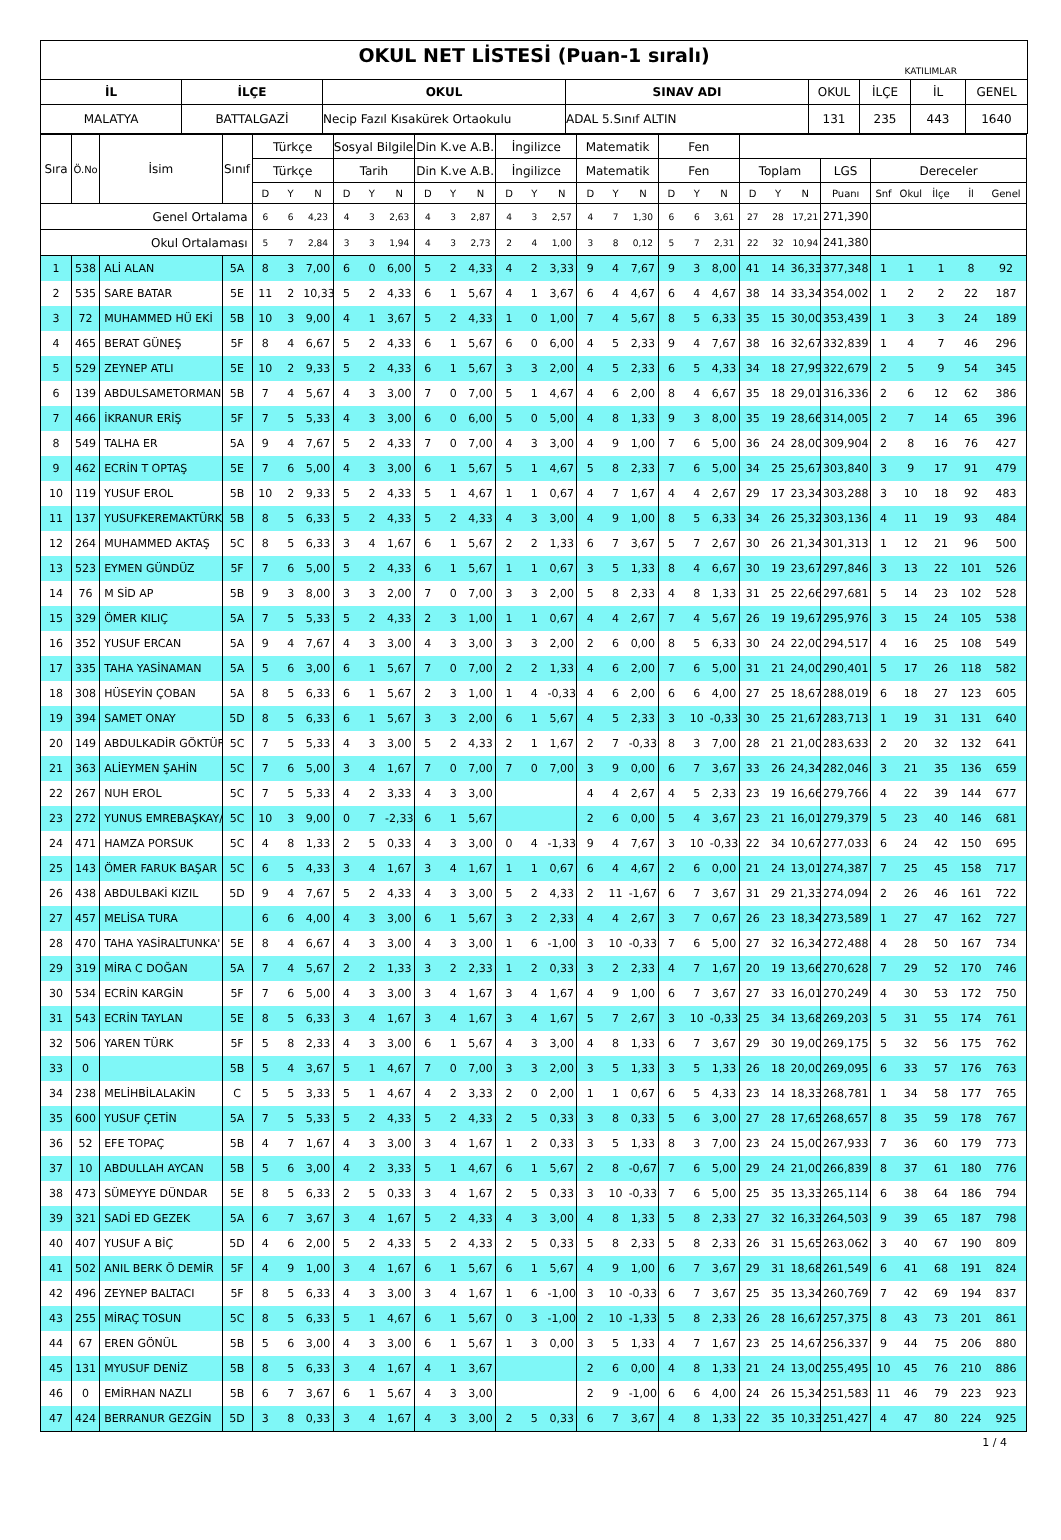| OKUL NET LİSTESİ (Puan-1 sıralı) KATILIMLAR | | | | | | | |
| İL | İLÇE | OKUL | SINAV ADI | OKUL | İLÇE | İL | GENEL |
| MALATYA | BATTALGAZİ | Necip Fazıl Kısakürek Ortaokulu | ADAL 5.Sınıf ALTIN | 131 | 235 | 443 | 1640 |
| Sıra | Ö.No | İsim | Sınıf | Türkçe | | | Sosyal Bilgiler | | | Din K.ve A.B. | | | İngilizce | | | Matematik | | | Fen | | | | | | | | | | | |
| --- | --- | --- | --- | --- | --- | --- | --- | --- | --- | --- | --- | --- | --- | --- | --- | --- | --- | --- | --- | --- | --- | --- | --- | --- | --- | --- | --- | --- | --- | --- |
| | | | | Türkçe | | | Tarih | | | Din K.ve A.B. | | | İngilizce | | | Matematik | | | Fen | | | Toplam | | | LGS | Dereceler | | | | |
| | | | | D | Y | N | D | Y | N | D | Y | N | D | Y | N | D | Y | N | D | Y | N | D | Y | N | Puanı | Snf | Okul | İlçe | İl | Genel |
| Genel Ortalama | | | | 6 | 6 | 4,23 | 4 | 3 | 2,63 | 4 | 3 | 2,87 | 4 | 3 | 2,57 | 4 | 7 | 1,30 | 6 | 6 | 3,61 | 27 | 28 | 17,21 | 271,390 | | | | | |
| Okul Ortalaması | | | | 5 | 7 | 2,84 | 3 | 3 | 1,94 | 4 | 3 | 2,73 | 2 | 4 | 1,00 | 3 | 8 | 0,12 | 5 | 7 | 2,31 | 22 | 32 | 10,94 | 241,380 | | | | | |
| 1 | 538 | ALİ ALAN | 5A | 8 | 3 | 7,00 | 6 | 0 | 6,00 | 5 | 2 | 4,33 | 4 | 2 | 3,33 | 9 | 4 | 7,67 | 9 | 3 | 8,00 | 41 | 14 | 36,33 | 377,348 | 1 | 1 | 1 | 8 | 92 |
| 2 | 535 | SARE BATAR | 5E | 11 | 2 | 10,33 | 5 | 2 | 4,33 | 6 | 1 | 5,67 | 4 | 1 | 3,67 | 6 | 4 | 4,67 | 6 | 4 | 4,67 | 38 | 14 | 33,34 | 354,002 | 1 | 2 | 2 | 22 | 187 |
| 3 | 72 | MUHAMMED HÜ EKİ | 5B | 10 | 3 | 9,00 | 4 | 1 | 3,67 | 5 | 2 | 4,33 | 1 | 0 | 1,00 | 7 | 4 | 5,67 | 8 | 5 | 6,33 | 35 | 15 | 30,00 | 353,439 | 1 | 3 | 3 | 24 | 189 |
| 4 | 465 | BERAT GÜNEŞ | 5F | 8 | 4 | 6,67 | 5 | 2 | 4,33 | 6 | 1 | 5,67 | 6 | 0 | 6,00 | 4 | 5 | 2,33 | 9 | 4 | 7,67 | 38 | 16 | 32,67 | 332,839 | 1 | 4 | 7 | 46 | 296 |
| 5 | 529 | ZEYNEP ATLI | 5E | 10 | 2 | 9,33 | 5 | 2 | 4,33 | 6 | 1 | 5,67 | 3 | 3 | 2,00 | 4 | 5 | 2,33 | 6 | 5 | 4,33 | 34 | 18 | 27,99 | 322,679 | 2 | 5 | 9 | 54 | 345 |
| 6 | 139 | ABDULSAMETORMAN | 5B | 7 | 4 | 5,67 | 4 | 3 | 3,00 | 7 | 0 | 7,00 | 5 | 1 | 4,67 | 4 | 6 | 2,00 | 8 | 4 | 6,67 | 35 | 18 | 29,01 | 316,336 | 2 | 6 | 12 | 62 | 386 |
| 7 | 466 | İKRANUR ERİŞ | 5F | 7 | 5 | 5,33 | 4 | 3 | 3,00 | 6 | 0 | 6,00 | 5 | 0 | 5,00 | 4 | 8 | 1,33 | 9 | 3 | 8,00 | 35 | 19 | 28,66 | 314,005 | 2 | 7 | 14 | 65 | 396 |
| 8 | 549 | TALHA ER | 5A | 9 | 4 | 7,67 | 5 | 2 | 4,33 | 7 | 0 | 7,00 | 4 | 3 | 3,00 | 4 | 9 | 1,00 | 7 | 6 | 5,00 | 36 | 24 | 28,00 | 309,904 | 2 | 8 | 16 | 76 | 427 |
| 9 | 462 | ECRİN T OPTAŞ | 5E | 7 | 6 | 5,00 | 4 | 3 | 3,00 | 6 | 1 | 5,67 | 5 | 1 | 4,67 | 5 | 8 | 2,33 | 7 | 6 | 5,00 | 34 | 25 | 25,67 | 303,840 | 3 | 9 | 17 | 91 | 479 |
| 10 | 119 | YUSUF EROL | 5B | 10 | 2 | 9,33 | 5 | 2 | 4,33 | 5 | 1 | 4,67 | 1 | 1 | 0,67 | 4 | 7 | 1,67 | 4 | 4 | 2,67 | 29 | 17 | 23,34 | 303,288 | 3 | 10 | 18 | 92 | 483 |
| 11 | 137 | YUSUFKEREMAKTÜRK | 5B | 8 | 5 | 6,33 | 5 | 2 | 4,33 | 5 | 2 | 4,33 | 4 | 3 | 3,00 | 4 | 9 | 1,00 | 8 | 5 | 6,33 | 34 | 26 | 25,32 | 303,136 | 4 | 11 | 19 | 93 | 484 |
| 12 | 264 | MUHAMMED AKTAŞ | 5C | 8 | 5 | 6,33 | 3 | 4 | 1,67 | 6 | 1 | 5,67 | 2 | 2 | 1,33 | 6 | 7 | 3,67 | 5 | 7 | 2,67 | 30 | 26 | 21,34 | 301,313 | 1 | 12 | 21 | 96 | 500 |
| 13 | 523 | EYMEN GÜNDÜZ | 5F | 7 | 6 | 5,00 | 5 | 2 | 4,33 | 6 | 1 | 5,67 | 1 | 1 | 0,67 | 3 | 5 | 1,33 | 8 | 4 | 6,67 | 30 | 19 | 23,67 | 297,846 | 3 | 13 | 22 | 101 | 526 |
| 14 | 76 | M SİD AP | 5B | 9 | 3 | 8,00 | 3 | 3 | 2,00 | 7 | 0 | 7,00 | 3 | 3 | 2,00 | 5 | 8 | 2,33 | 4 | 8 | 1,33 | 31 | 25 | 22,66 | 297,681 | 5 | 14 | 23 | 102 | 528 |
| 15 | 329 | ÖMER KILIÇ | 5A | 7 | 5 | 5,33 | 5 | 2 | 4,33 | 2 | 3 | 1,00 | 1 | 1 | 0,67 | 4 | 4 | 2,67 | 7 | 4 | 5,67 | 26 | 19 | 19,67 | 295,976 | 3 | 15 | 24 | 105 | 538 |
| 16 | 352 | YUSUF ERCAN | 5A | 9 | 4 | 7,67 | 4 | 3 | 3,00 | 4 | 3 | 3,00 | 3 | 3 | 2,00 | 2 | 6 | 0,00 | 8 | 5 | 6,33 | 30 | 24 | 22,00 | 294,517 | 4 | 16 | 25 | 108 | 549 |
| 17 | 335 | TAHA YASİNAMAN | 5A | 5 | 6 | 3,00 | 6 | 1 | 5,67 | 7 | 0 | 7,00 | 2 | 2 | 1,33 | 4 | 6 | 2,00 | 7 | 6 | 5,00 | 31 | 21 | 24,00 | 290,401 | 5 | 17 | 26 | 118 | 582 |
| 18 | 308 | HÜSEYİN ÇOBAN | 5A | 8 | 5 | 6,33 | 6 | 1 | 5,67 | 2 | 3 | 1,00 | 1 | 4 | -0,33 | 4 | 6 | 2,00 | 6 | 6 | 4,00 | 27 | 25 | 18,67 | 288,019 | 6 | 18 | 27 | 123 | 605 |
| 19 | 394 | SAMET ONAY | 5D | 8 | 5 | 6,33 | 6 | 1 | 5,67 | 3 | 3 | 2,00 | 6 | 1 | 5,67 | 4 | 5 | 2,33 | 3 | 10 | -0,33 | 30 | 25 | 21,67 | 283,713 | 1 | 19 | 31 | 131 | 640 |
| 20 | 149 | ABDULKADİR GÖKTÜF | 5C | 7 | 5 | 5,33 | 4 | 3 | 3,00 | 5 | 2 | 4,33 | 2 | 1 | 1,67 | 2 | 7 | -0,33 | 8 | 3 | 7,00 | 28 | 21 | 21,00 | 283,633 | 2 | 20 | 32 | 132 | 641 |
| 21 | 363 | ALİEYMEN ŞAHİN | 5C | 7 | 6 | 5,00 | 3 | 4 | 1,67 | 7 | 0 | 7,00 | 7 | 0 | 7,00 | 3 | 9 | 0,00 | 6 | 7 | 3,67 | 33 | 26 | 24,34 | 282,046 | 3 | 21 | 35 | 136 | 659 |
| 22 | 267 | NUH EROL | 5C | 7 | 5 | 5,33 | 4 | 2 | 3,33 | 4 | 3 | 3,00 | | | | 4 | 4 | 2,67 | 4 | 5 | 2,33 | 23 | 19 | 16,66 | 279,766 | 4 | 22 | 39 | 144 | 677 |
| 23 | 272 | YUNUS EMREBAŞKAY/ | 5C | 10 | 3 | 9,00 | 0 | 7 | -2,33 | 6 | 1 | 5,67 | | | | 2 | 6 | 0,00 | 5 | 4 | 3,67 | 23 | 21 | 16,01 | 279,379 | 5 | 23 | 40 | 146 | 681 |
| 24 | 471 | HAMZA PORSUK | 5C | 4 | 8 | 1,33 | 2 | 5 | 0,33 | 4 | 3 | 3,00 | 0 | 4 | -1,33 | 9 | 4 | 7,67 | 3 | 10 | -0,33 | 22 | 34 | 10,67 | 277,033 | 6 | 24 | 42 | 150 | 695 |
| 25 | 143 | ÖMER FARUK BAŞAR | 5C | 6 | 5 | 4,33 | 3 | 4 | 1,67 | 3 | 4 | 1,67 | 1 | 1 | 0,67 | 6 | 4 | 4,67 | 2 | 6 | 0,00 | 21 | 24 | 13,01 | 274,387 | 7 | 25 | 45 | 158 | 717 |
| 26 | 438 | ABDULBAKİ KIZIL | 5D | 9 | 4 | 7,67 | 5 | 2 | 4,33 | 4 | 3 | 3,00 | 5 | 2 | 4,33 | 2 | 11 | -1,67 | 6 | 7 | 3,67 | 31 | 29 | 21,33 | 274,094 | 2 | 26 | 46 | 161 | 722 |
| 27 | 457 | MELİSA TURA | | 6 | 6 | 4,00 | 4 | 3 | 3,00 | 6 | 1 | 5,67 | 3 | 2 | 2,33 | 4 | 4 | 2,67 | 3 | 7 | 0,67 | 26 | 23 | 18,34 | 273,589 | 1 | 27 | 47 | 162 | 727 |
| 28 | 470 | TAHA YASİRALTUNKA' | 5E | 8 | 4 | 6,67 | 4 | 3 | 3,00 | 4 | 3 | 3,00 | 1 | 6 | -1,00 | 3 | 10 | -0,33 | 7 | 6 | 5,00 | 27 | 32 | 16,34 | 272,488 | 4 | 28 | 50 | 167 | 734 |
| 29 | 319 | MİRA C DOĞAN | 5A | 7 | 4 | 5,67 | 2 | 2 | 1,33 | 3 | 2 | 2,33 | 1 | 2 | 0,33 | 3 | 2 | 2,33 | 4 | 7 | 1,67 | 20 | 19 | 13,66 | 270,628 | 7 | 29 | 52 | 170 | 746 |
| 30 | 534 | ECRİN KARGİN | 5F | 7 | 6 | 5,00 | 4 | 3 | 3,00 | 3 | 4 | 1,67 | 3 | 4 | 1,67 | 4 | 9 | 1,00 | 6 | 7 | 3,67 | 27 | 33 | 16,01 | 270,249 | 4 | 30 | 53 | 172 | 750 |
| 31 | 543 | ECRİN TAYLAN | 5E | 8 | 5 | 6,33 | 3 | 4 | 1,67 | 3 | 4 | 1,67 | 3 | 4 | 1,67 | 5 | 7 | 2,67 | 3 | 10 | -0,33 | 25 | 34 | 13,68 | 269,203 | 5 | 31 | 55 | 174 | 761 |
| 32 | 506 | YAREN TÜRK | 5F | 5 | 8 | 2,33 | 4 | 3 | 3,00 | 6 | 1 | 5,67 | 4 | 3 | 3,00 | 4 | 8 | 1,33 | 6 | 7 | 3,67 | 29 | 30 | 19,00 | 269,175 | 5 | 32 | 56 | 175 | 762 |
| 33 | 0 | | 5B | 5 | 4 | 3,67 | 5 | 1 | 4,67 | 7 | 0 | 7,00 | 3 | 3 | 2,00 | 3 | 5 | 1,33 | 3 | 5 | 1,33 | 26 | 18 | 20,00 | 269,095 | 6 | 33 | 57 | 176 | 763 |
| 34 | 238 | MELİHBİLALAKİN | C | 5 | 5 | 3,33 | 5 | 1 | 4,67 | 4 | 2 | 3,33 | 2 | 0 | 2,00 | 1 | 1 | 0,67 | 6 | 5 | 4,33 | 23 | 14 | 18,33 | 268,781 | 1 | 34 | 58 | 177 | 765 |
| 35 | 600 | YUSUF ÇETİN | 5A | 7 | 5 | 5,33 | 5 | 2 | 4,33 | 5 | 2 | 4,33 | 2 | 5 | 0,33 | 3 | 8 | 0,33 | 5 | 6 | 3,00 | 27 | 28 | 17,65 | 268,657 | 8 | 35 | 59 | 178 | 767 |
| 36 | 52 | EFE TOPAÇ | 5B | 4 | 7 | 1,67 | 4 | 3 | 3,00 | 3 | 4 | 1,67 | 1 | 2 | 0,33 | 3 | 5 | 1,33 | 8 | 3 | 7,00 | 23 | 24 | 15,00 | 267,933 | 7 | 36 | 60 | 179 | 773 |
| 37 | 10 | ABDULLAH AYCAN | 5B | 5 | 6 | 3,00 | 4 | 2 | 3,33 | 5 | 1 | 4,67 | 6 | 1 | 5,67 | 2 | 8 | -0,67 | 7 | 6 | 5,00 | 29 | 24 | 21,00 | 266,839 | 8 | 37 | 61 | 180 | 776 |
| 38 | 473 | SÜMEYYE DÜNDAR | 5E | 8 | 5 | 6,33 | 2 | 5 | 0,33 | 3 | 4 | 1,67 | 2 | 5 | 0,33 | 3 | 10 | -0,33 | 7 | 6 | 5,00 | 25 | 35 | 13,33 | 265,114 | 6 | 38 | 64 | 186 | 794 |
| 39 | 321 | SADİ ED GEZEK | 5A | 6 | 7 | 3,67 | 3 | 4 | 1,67 | 5 | 2 | 4,33 | 4 | 3 | 3,00 | 4 | 8 | 1,33 | 5 | 8 | 2,33 | 27 | 32 | 16,33 | 264,503 | 9 | 39 | 65 | 187 | 798 |
| 40 | 407 | YUSUF A BİÇ | 5D | 4 | 6 | 2,00 | 5 | 2 | 4,33 | 5 | 2 | 4,33 | 2 | 5 | 0,33 | 5 | 8 | 2,33 | 5 | 8 | 2,33 | 26 | 31 | 15,65 | 263,062 | 3 | 40 | 67 | 190 | 809 |
| 41 | 502 | ANIL BERK Ö DEMİR | 5F | 4 | 9 | 1,00 | 3 | 4 | 1,67 | 6 | 1 | 5,67 | 6 | 1 | 5,67 | 4 | 9 | 1,00 | 6 | 7 | 3,67 | 29 | 31 | 18,68 | 261,549 | 6 | 41 | 68 | 191 | 824 |
| 42 | 496 | ZEYNEP BALTACI | 5F | 8 | 5 | 6,33 | 4 | 3 | 3,00 | 3 | 4 | 1,67 | 1 | 6 | -1,00 | 3 | 10 | -0,33 | 6 | 7 | 3,67 | 25 | 35 | 13,34 | 260,769 | 7 | 42 | 69 | 194 | 837 |
| 43 | 255 | MİRAÇ TOSUN | 5C | 8 | 5 | 6,33 | 5 | 1 | 4,67 | 6 | 1 | 5,67 | 0 | 3 | -1,00 | 2 | 10 | -1,33 | 5 | 8 | 2,33 | 26 | 28 | 16,67 | 257,375 | 8 | 43 | 73 | 201 | 861 |
| 44 | 67 | EREN GÖNÜL | 5B | 5 | 6 | 3,00 | 4 | 3 | 3,00 | 6 | 1 | 5,67 | 1 | 3 | 0,00 | 3 | 5 | 1,33 | 4 | 7 | 1,67 | 23 | 25 | 14,67 | 256,337 | 9 | 44 | 75 | 206 | 880 |
| 45 | 131 | MYUSUF DENİZ | 5B | 8 | 5 | 6,33 | 3 | 4 | 1,67 | 4 | 1 | 3,67 | | | | 2 | 6 | 0,00 | 4 | 8 | 1,33 | 21 | 24 | 13,00 | 255,495 | 10 | 45 | 76 | 210 | 886 |
| 46 | 0 | EMİRHAN NAZLI | 5B | 6 | 7 | 3,67 | 6 | 1 | 5,67 | 4 | 3 | 3,00 | | | | 2 | 9 | -1,00 | 6 | 6 | 4,00 | 24 | 26 | 15,34 | 251,583 | 11 | 46 | 79 | 223 | 923 |
| 47 | 424 | BERRANUR GEZGİN | 5D | 3 | 8 | 0,33 | 3 | 4 | 1,67 | 4 | 3 | 3,00 | 2 | 5 | 0,33 | 6 | 7 | 3,67 | 4 | 8 | 1,33 | 22 | 35 | 10,33 | 251,427 | 4 | 47 | 80 | 224 | 925 |
1 / 4